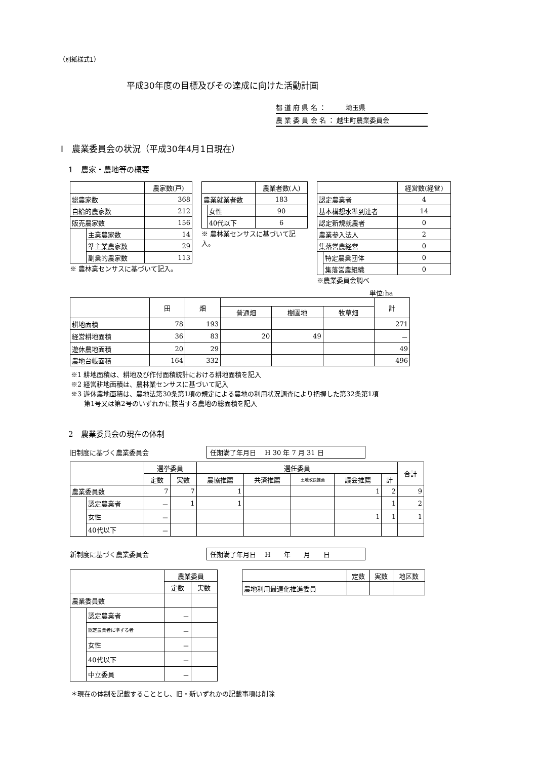（別紙様式1）
平成30年度の目標及びその達成に向けた活動計画
都 道 府 県 名 ：　　　埼玉県
農 業 委 員 会 名 ： 越生町農業委員会
Ⅰ　農業委員会の状況（平成30年4月1日現在）
1　農家・農地等の概要
| | | 農家数(戸) |
| --- | --- | --- |
| 総農家数 | | 368 |
| 自給的農家数 | | 212 |
| 販売農家数 | | 156 |
| | 主業農家数 | 14 |
| | 準主業農家数 | 29 |
| | 副業的農家数 | 113 |
※ 農林業センサスに基づいて記入。
| | | 農業者数(人) |
| --- | --- | --- |
| 農業就業者数 | | 183 |
| | 女性 | 90 |
| | 40代以下 | 6 |
※ 農林業センサスに基づいて記入。
| | | 経営数(経営) |
| --- | --- | --- |
| 認定農業者 | | 4 |
| 基本構想水準到達者 | | 14 |
| 認定新規就農者 | | 0 |
| 農業参入法人 | | 2 |
| 集落営農経営 | | 0 |
| | 特定農業団体 | 0 |
| | 集落営農組織 | 0 |
※農業委員会調べ
単位:ha
| | 田 | 畑 | | | | 計 |
| --- | --- | --- | --- | --- | --- | --- |
| | | | 普通畑 | 樹園地 | 牧草畑 | |
| 耕地面積 | 78 | 193 | | | | 271 |
| 経営耕地面積 | 36 | 83 | 20 | 49 | | － |
| 遊休農地面積 | 20 | 29 | | | | 49 |
| 農地台帳面積 | 164 | 332 | | | | 496 |
※1 耕地面積は、耕地及び作付面積統計における耕地面積を記入
※2 経営耕地面積は、農林業センサスに基づいて記入
※3 遊休農地面積は、農地法第30条第1項の規定による農地の利用状況調査により把握した第32条第1項
　　第1号又は第2号のいずれかに該当する農地の総面積を記入
2　農業委員会の現在の体制
旧制度に基づく農業委員会 任期満了年月日　 H 30 年 7 月 31 日
| | | 選挙委員 | | 選任委員 | | | | | 合計 |
| --- | --- | --- | --- | --- | --- | --- | --- | --- | --- |
| | | 定数 | 実数 | 農協推薦 | 共済推薦 | 土地改良推薦 | 議会推薦 | 計 | |
| 農業委員数 | | 7 | 7 | 1 | | | 1 | 2 | 9 |
| | 認定農業者 | － | 1 | 1 | | | | 1 | 2 |
| | 女性 | － | | | | | 1 | 1 | 1 |
| | 40代以下 | － | | | | | | | |
新制度に基づく農業委員会 任期満了年月日　 H　　年　　月　　日
| | | 農業委員 | |
| --- | --- | --- | --- |
| | | 定数 | 実数 |
| 農業委員数 | | | |
| | 認定農業者 | － | |
| | 認定農業者に準ずる者 | － | |
| | 女性 | － | |
| | 40代以下 | － | |
| | 中立委員 | － | |
| | 定数 | 実数 | 地区数 |
| --- | --- | --- | --- |
| 農地利用最適化推進委員 | | | |
＊現在の体制を記載することとし、旧・新いずれかの記載事項は削除